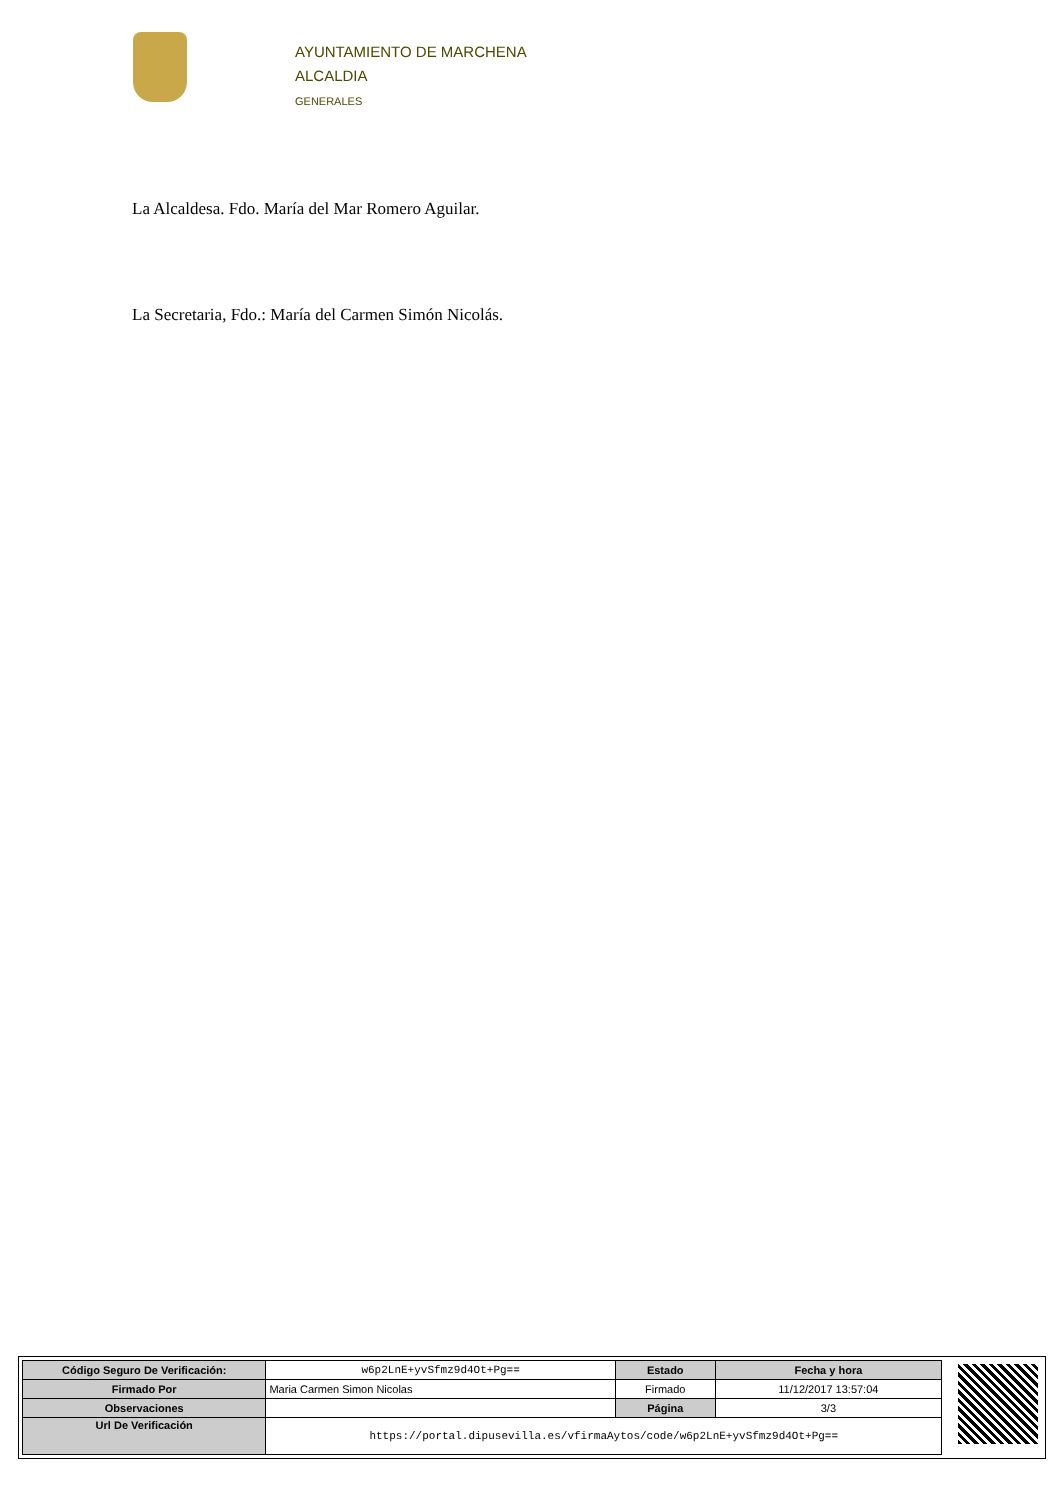AYUNTAMIENTO DE MARCHENA
ALCALDIA
GENERALES
La Alcaldesa. Fdo. María del Mar Romero Aguilar.
La Secretaria, Fdo.: María del Carmen Simón Nicolás.
| Código Seguro De Verificación: | w6p2LnE+yvSfmz9d4Ot+Pg== | Estado | Fecha y hora |
| Firmado Por | Maria Carmen Simon Nicolas | Firmado | 11/12/2017 13:57:04 |
| Observaciones | | Página | 3/3 |
| Url De Verificación | https://portal.dipusevilla.es/vfirmaAytos/code/w6p2LnE+yvSfmz9d4Ot+Pg== | | |